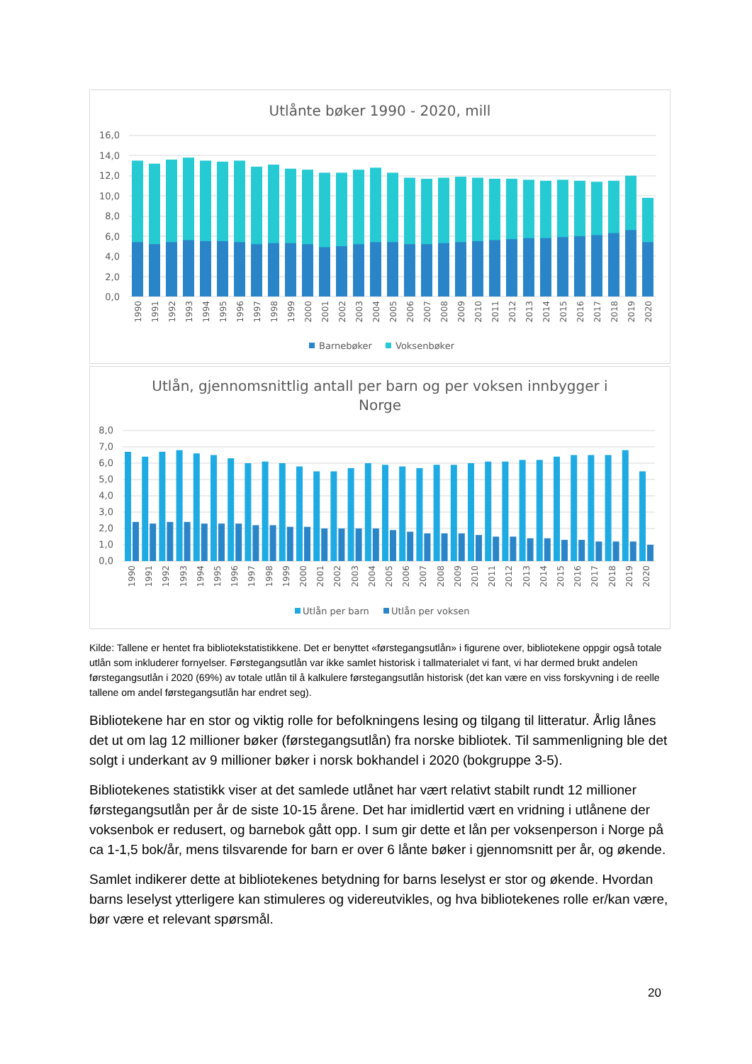Utlånte bøker 1990 - 2020, mill
16,0
14,0
12,0
10,0
8,0
6,0
4,0
2,0
0,0
1990
1991
1992
1993
1994
1995
1996
1997
1998
1999
2000
2001
2002
2003
2004
2005
2006
2007
2008
2009
2010
2011
2012
2013
2014
2015
2016
2017
2018
2019
2020
Barnebøker
Voksenbøker
Utlån, gjennomsnittlig antall per barn og per voksen innbygger i
Norge
8,0
7,0
6,0
5,0
4,0
3,0
2,0
1,0
0,0
1990
1991
1992
1993
1994
1995
1996
1997
1998
1999
2000
2001
2002
2003
2004
2005
2006
2007
2008
2009
2010
2011
2012
2013
2014
2015
2016
2017
2018
2019
2020
Utlån per barn
Utlån per voksen
Kilde: Tallene er hentet fra bibliotekstatistikkene. Det er benyttet «førstegangsutlån» i figurene over, bibliotekene oppgir også totale utlån som inkluderer fornyelser. Førstegangsutlån var ikke samlet historisk i tallmaterialet vi fant, vi har dermed brukt andelen førstegangsutlån i 2020 (69%) av totale utlån til å kalkulere førstegangsutlån historisk (det kan være en viss forskyvning i de reelle tallene om andel førstegangsutlån har endret seg).
Bibliotekene har en stor og viktig rolle for befolkningens lesing og tilgang til litteratur. Årlig lånes det ut om lag 12 millioner bøker (førstegangsutlån) fra norske bibliotek. Til sammenligning ble det solgt i underkant av 9 millioner bøker i norsk bokhandel i 2020 (bokgruppe 3-5).
Bibliotekenes statistikk viser at det samlede utlånet har vært relativt stabilt rundt 12 millioner førstegangsutlån per år de siste 10-15 årene. Det har imidlertid vært en vridning i utlånene der voksenbok er redusert, og barnebok gått opp. I sum gir dette et lån per voksenperson i Norge på ca 1-1,5 bok/år, mens tilsvarende for barn er over 6 lånte bøker i gjennomsnitt per år, og økende.
Samlet indikerer dette at bibliotekenes betydning for barns leselyst er stor og økende. Hvordan barns leselyst ytterligere kan stimuleres og videreutvikles, og hva bibliotekenes rolle er/kan være, bør være et relevant spørsmål.
20